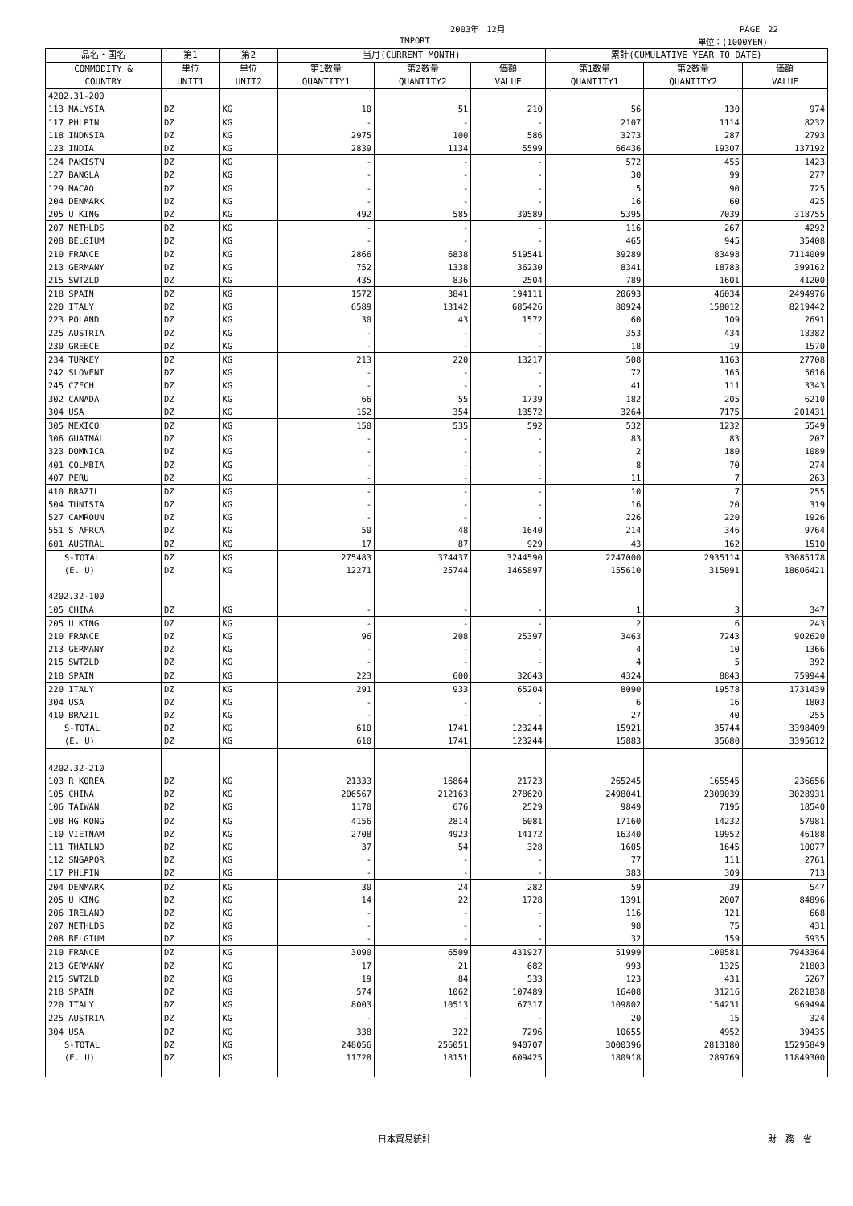2003年　12月 PAGE　22
IMPORT 単位：(1000YEN)
| 品名・国名 | 第1 | 第2 | 当月(CURRENT MONTH) | | | 累計(CUMULATIVE YEAR TO DATE) | | |
| --- | --- | --- | --- | --- | --- | --- | --- | --- |
| COMMODITY & COUNTRY | 単位 UNIT1 | 単位 UNIT2 | 第1数量 QUANTITY1 | 第2数量 QUANTITY2 | 価額 VALUE | 第1数量 QUANTITY1 | 第2数量 QUANTITY2 | 価額 VALUE |
| 4202.31-200 | | | | | | | | |
| 113 MALYSIA | DZ | KG | 10 | 51 | 210 | 56 | 130 | 974 |
| 117 PHLPIN | DZ | KG | - | - | - | 2107 | 1114 | 8232 |
| 118 INDNSIA | DZ | KG | 2975 | 100 | 586 | 3273 | 287 | 2793 |
| 123 INDIA | DZ | KG | 2839 | 1134 | 5599 | 66436 | 19307 | 137192 |
| 124 PAKISTN | DZ | KG | - | - | - | 572 | 455 | 1423 |
| 127 BANGLA | DZ | KG | - | - | - | 30 | 99 | 277 |
| 129 MACAO | DZ | KG | - | - | - | 5 | 90 | 725 |
| 204 DENMARK | DZ | KG | - | - | - | 16 | 60 | 425 |
| 205 U KING | DZ | KG | 492 | 585 | 30589 | 5395 | 7039 | 318755 |
| 207 NETHLDS | DZ | KG | - | - | - | 116 | 267 | 4292 |
| 208 BELGIUM | DZ | KG | - | - | - | 465 | 945 | 35408 |
| 210 FRANCE | DZ | KG | 2866 | 6838 | 519541 | 39289 | 83498 | 7114009 |
| 213 GERMANY | DZ | KG | 752 | 1338 | 36230 | 8341 | 18783 | 399162 |
| 215 SWTZLD | DZ | KG | 435 | 836 | 2504 | 789 | 1601 | 41200 |
| 218 SPAIN | DZ | KG | 1572 | 3841 | 194111 | 20693 | 46034 | 2494976 |
| 220 ITALY | DZ | KG | 6589 | 13142 | 685426 | 80924 | 158012 | 8219442 |
| 223 POLAND | DZ | KG | 30 | 43 | 1572 | 60 | 109 | 2691 |
| 225 AUSTRIA | DZ | KG | - | - | - | 353 | 434 | 18382 |
| 230 GREECE | DZ | KG | - | - | - | 18 | 19 | 1570 |
| 234 TURKEY | DZ | KG | 213 | 220 | 13217 | 508 | 1163 | 27708 |
| 242 SLOVENI | DZ | KG | - | - | - | 72 | 165 | 5616 |
| 245 CZECH | DZ | KG | - | - | - | 41 | 111 | 3343 |
| 302 CANADA | DZ | KG | 66 | 55 | 1739 | 182 | 205 | 6210 |
| 304 USA | DZ | KG | 152 | 354 | 13572 | 3264 | 7175 | 201431 |
| 305 MEXICO | DZ | KG | 150 | 535 | 592 | 532 | 1232 | 5549 |
| 306 GUATMAL | DZ | KG | - | - | - | 83 | 83 | 207 |
| 323 DOMNICA | DZ | KG | - | - | - | 2 | 180 | 1089 |
| 401 COLMBIA | DZ | KG | - | - | - | 8 | 70 | 274 |
| 407 PERU | DZ | KG | - | - | - | 11 | 7 | 263 |
| 410 BRAZIL | DZ | KG | - | - | - | 10 | 7 | 255 |
| 504 TUNISIA | DZ | KG | - | - | - | 16 | 20 | 319 |
| 527 CAMROUN | DZ | KG | - | - | - | 226 | 220 | 1926 |
| 551 S AFRCA | DZ | KG | 50 | 48 | 1640 | 214 | 346 | 9764 |
| 601 AUSTRAL | DZ | KG | 17 | 87 | 929 | 43 | 162 | 1510 |
| S-TOTAL | DZ | KG | 275483 | 374437 | 3244590 | 2247000 | 2935114 | 33085178 |
| (E. U) | DZ | KG | 12271 | 25744 | 1465897 | 155610 | 315091 | 18606421 |
| 4202.32-100 | | | | | | | | |
| 105 CHINA | DZ | KG | - | - | - | 1 | 3 | 347 |
| 205 U KING | DZ | KG | - | - | - | 2 | 6 | 243 |
| 210 FRANCE | DZ | KG | 96 | 208 | 25397 | 3463 | 7243 | 902620 |
| 213 GERMANY | DZ | KG | - | - | - | 4 | 10 | 1366 |
| 215 SWTZLD | DZ | KG | - | - | - | 4 | 5 | 392 |
| 218 SPAIN | DZ | KG | 223 | 600 | 32643 | 4324 | 8843 | 759944 |
| 220 ITALY | DZ | KG | 291 | 933 | 65204 | 8090 | 19578 | 1731439 |
| 304 USA | DZ | KG | - | - | - | 6 | 16 | 1803 |
| 410 BRAZIL | DZ | KG | - | - | - | 27 | 40 | 255 |
| S-TOTAL | DZ | KG | 610 | 1741 | 123244 | 15921 | 35744 | 3398409 |
| (E. U) | DZ | KG | 610 | 1741 | 123244 | 15883 | 35680 | 3395612 |
| 4202.32-210 | | | | | | | | |
| 103 R KOREA | DZ | KG | 21333 | 16864 | 21723 | 265245 | 165545 | 236656 |
| 105 CHINA | DZ | KG | 206567 | 212163 | 278620 | 2498041 | 2309039 | 3028931 |
| 106 TAIWAN | DZ | KG | 1170 | 676 | 2529 | 9849 | 7195 | 18540 |
| 108 HG KONG | DZ | KG | 4156 | 2814 | 6081 | 17160 | 14232 | 57981 |
| 110 VIETNAM | DZ | KG | 2708 | 4923 | 14172 | 16340 | 19952 | 46188 |
| 111 THAILND | DZ | KG | 37 | 54 | 328 | 1605 | 1645 | 10077 |
| 112 SNGAPOR | DZ | KG | - | - | - | 77 | 111 | 2761 |
| 117 PHLPIN | DZ | KG | - | - | - | 383 | 309 | 713 |
| 204 DENMARK | DZ | KG | 30 | 24 | 282 | 59 | 39 | 547 |
| 205 U KING | DZ | KG | 14 | 22 | 1728 | 1391 | 2007 | 84896 |
| 206 IRELAND | DZ | KG | - | - | - | 116 | 121 | 668 |
| 207 NETHLDS | DZ | KG | - | - | - | 98 | 75 | 431 |
| 208 BELGIUM | DZ | KG | - | - | - | 32 | 159 | 5935 |
| 210 FRANCE | DZ | KG | 3090 | 6509 | 431927 | 51999 | 100581 | 7943364 |
| 213 GERMANY | DZ | KG | 17 | 21 | 682 | 993 | 1325 | 21803 |
| 215 SWTZLD | DZ | KG | 19 | 84 | 533 | 123 | 431 | 5267 |
| 218 SPAIN | DZ | KG | 574 | 1062 | 107489 | 16408 | 31216 | 2821838 |
| 220 ITALY | DZ | KG | 8003 | 10513 | 67317 | 109802 | 154231 | 969494 |
| 225 AUSTRIA | DZ | KG | - | - | - | 20 | 15 | 324 |
| 304 USA | DZ | KG | 338 | 322 | 7296 | 10655 | 4952 | 39435 |
| S-TOTAL | DZ | KG | 248056 | 256051 | 940707 | 3000396 | 2813180 | 15295849 |
| (E. U) | DZ | KG | 11728 | 18151 | 609425 | 180918 | 289769 | 11849300 |
日本貿易統計 財　務　省